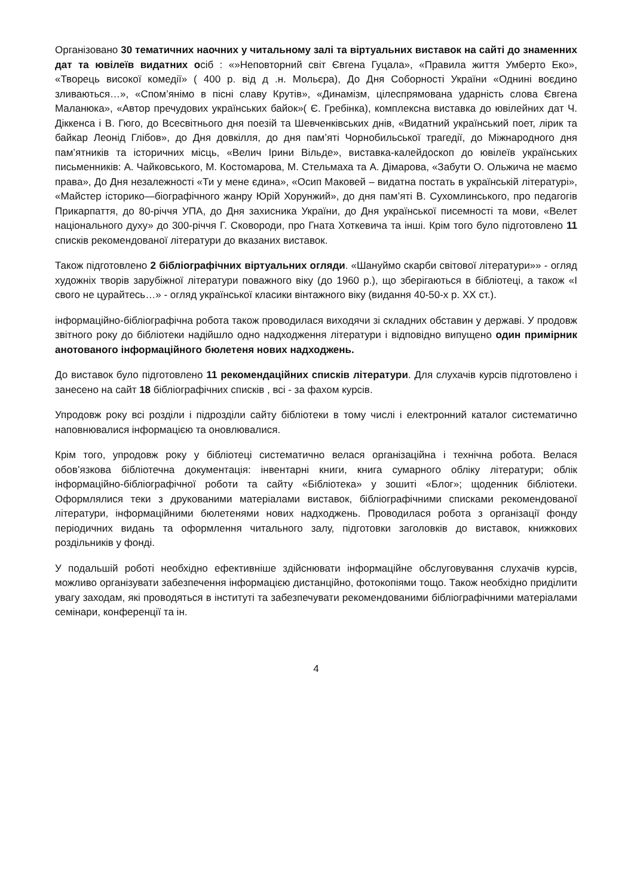Організовано 30 тематичних наочних у читальному залі та віртуальних виставок на сайті до знаменних дат та ювілеїв видатних осіб : «»Неповторний світ Євгена Гуцала», «Правила життя Умберто Еко», «Творець високої комедії» ( 400 р. від д .н. Мольєра), До Дня Соборності України «Однині воєдино зливаються…», «Спом’янімо в пісні славу Крутів», «Динамізм, цілеспрямована ударність слова Євгена Маланюка», «Автор пречудових українських байок»( Є. Гребінка), комплексна виставка до ювілейних дат Ч. Діккенса і В. Гюго, до Всесвітнього дня поезій та Шевченківських днів, «Видатний український поет, лірик та байкар Леонід Глібов», до Дня довкілля, до дня пам’яті Чорнобильської трагедії, до Міжнародного дня пам’ятників та історичних місць, «Велич Ірини Вільде», виставка-калейдоскоп до ювілеїв українських письменників: А. Чайковського, М. Костомарова, М. Стельмаха та А. Дімарова, «Забути О. Ольжича не маємо права», До Дня незалежності «Ти у мене єдина», «Осип Маковей – видатна постать в українській літературі», «Майстер історико—біографічного жанру Юрій Хорунжий», до дня пам’яті В. Сухомлинського, про педагогів Прикарпаття, до 80-річчя УПА, до Дня захисника України, до Дня української писемності та мови, «Велет національного духу» до 300-річчя Г. Сковороди, про Гната Хоткевича та інші. Крім того було підготовлено 11 списків рекомендованої літератури до вказаних виставок.
Також підготовлено 2 бібліографічних віртуальних огляди. «Шануймо скарби світової літератури»» - огляд художніх творів зарубіжної літератури поважного віку (до 1960 р.), що зберігаються в бібліотеці, а також «І свого не цурайтесь…» - огляд української класики вінтажного віку (видання 40-50-х р. XX ст.).
інформаційно-бібліографічна робота також проводилася виходячи зі складних обставин у державі. У продовж звітного року до бібліотеки надійшло одно надходження літератури і відповідно випущено один примірник анотованого інформаційного бюлетеня нових надходжень.
До виставок було підготовлено 11 рекомендаційних списків літератури. Для слухачів курсів підготовлено і занесено на сайт 18 бібліографічних списків , всі - за фахом курсів.
Упродовж року всі розділи і підрозділи сайту бібліотеки в тому числі і електронний каталог систематично наповнювалися інформацією та оновлювалися.
Крім того, упродовж року у бібліотеці систематично велася організаційна і технічна робота. Велася обов’язкова бібліотечна документація: інвентарні книги, книга сумарного обліку літератури; облік інформаційно-бібліографічної роботи та сайту «Бібліотека» у зошиті «Блог»; щоденник бібліотеки. Оформлялися теки з друкованими матеріалами виставок, бібліографічними списками рекомендованої літератури, інформаційними бюлетенями нових надходжень. Проводилася робота з організації фонду періодичних видань та оформлення читального залу, підготовки заголовків до виставок, книжкових роздільників у фонді.
У подальшій роботі необхідно ефективніше здійснювати інформаційне обслуговування слухачів курсів, можливо організувати забезпечення інформацією дистанційно, фотокопіями тощо. Також необхідно приділити увагу заходам, які проводяться в інституті та забезпечувати рекомендованими бібліографічними матеріалами семінари, конференції та ін.
4